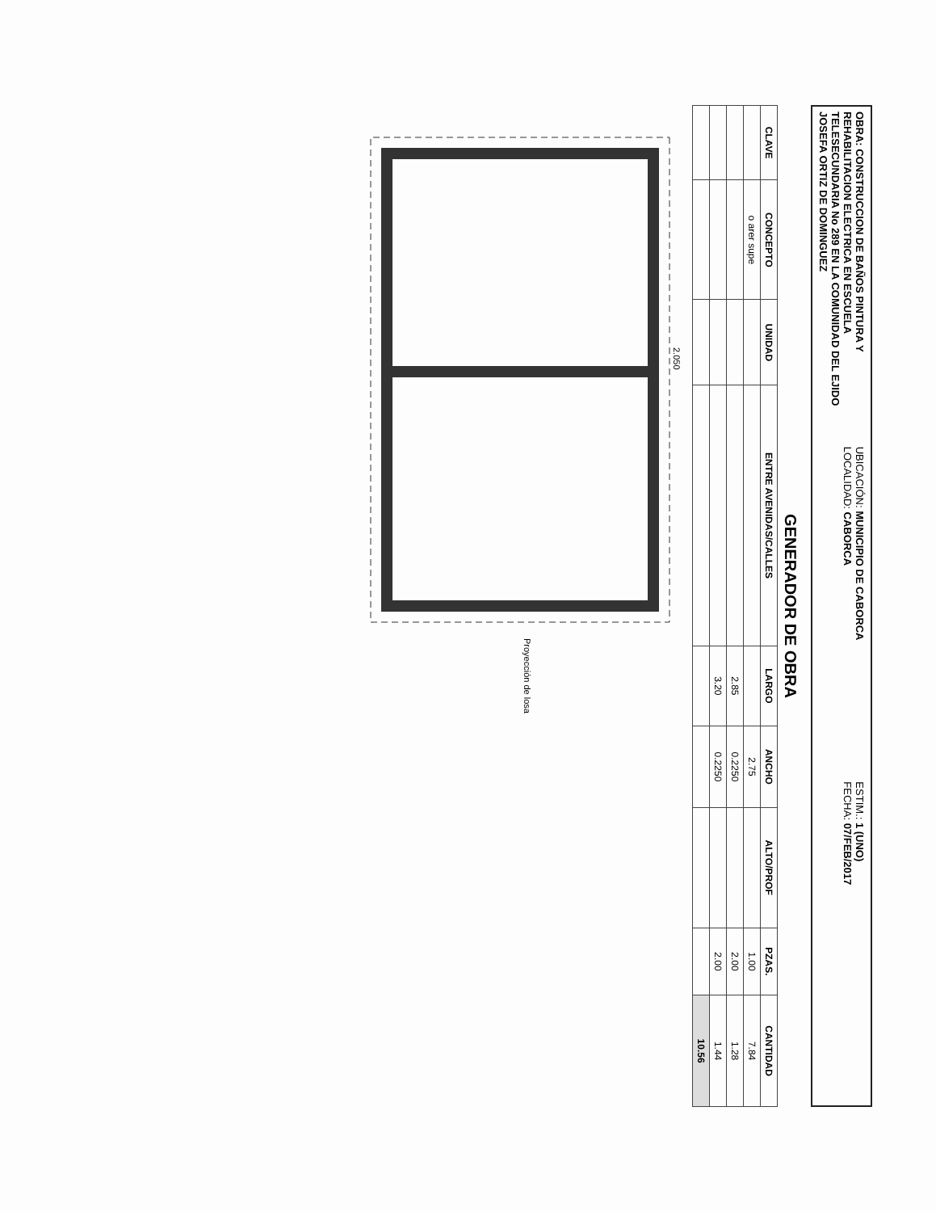OBRA: CONSTRUCCION DE BAÑOS PINTURA Y REHABILITACION ELECTRICA EN ESCUELA TELESECUNDARIA No 289 EN LA COMUNIDAD DEL EJIDO JOSEFA ORTIZ DE DOMINGUEZ
UBICACIÓN: MUNICIPIO DE CABORCA
LOCALIDAD: CABORCA
ESTIM.: 1 (UNO)
FECHA: 07/FEB/2017
GENERADOR DE OBRA
| CLAVE | CONCEPTO | UNIDAD | ENTRE AVENIDAS/CALLES | LARGO | ANCHO | ALTO/PROF | PZAS. | CANTIDAD |
| --- | --- | --- | --- | --- | --- | --- | --- | --- |
| | o arer supe | | | | 2.75 | | 1.00 | 7.84 |
| | | | | 2.85 | 0.2250 | | 2.00 | 1.28 |
| | | | | 3.20 | 0.2250 | | 2.00 | 1.44 |
| | | | | | | | | 10.56 |
2.050
Proyección de losa